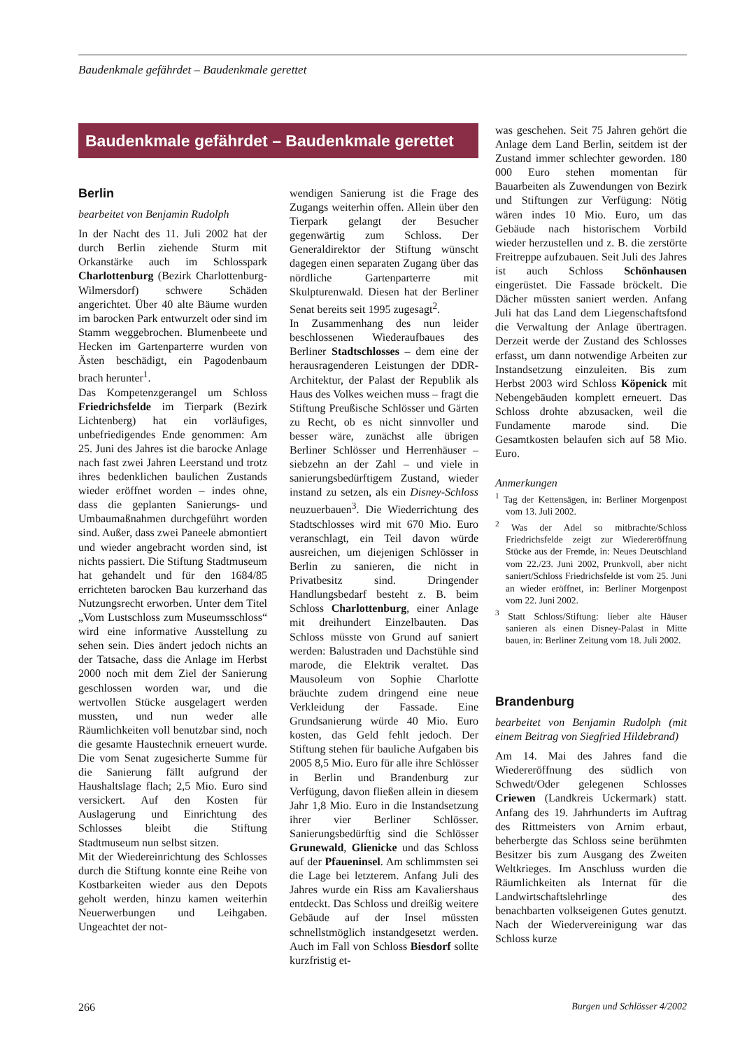Baudenkmale gefährdet – Baudenkmale gerettet
Baudenkmale gefährdet – Baudenkmale gerettet
Berlin
bearbeitet von Benjamin Rudolph
In der Nacht des 11. Juli 2002 hat der durch Berlin ziehende Sturm mit Orkanstärke auch im Schlosspark Charlottenburg (Bezirk Charlottenburg-Wilmersdorf) schwere Schäden angerichtet. Über 40 alte Bäume wurden im barocken Park entwurzelt oder sind im Stamm weggebrochen. Blumenbeete und Hecken im Gartenparterre wurden von Ästen beschädigt, ein Pagodenbaum brach herunter<sup>1</sup>.
Das Kompetenzgerangel um Schloss Friedrichsfelde im Tierpark (Bezirk Lichtenberg) hat ein vorläufiges, unbefriedigendes Ende genommen: Am 25. Juni des Jahres ist die barocke Anlage nach fast zwei Jahren Leerstand und trotz ihres bedenklichen baulichen Zustands wieder eröffnet worden – indes ohne, dass die geplanten Sanierungs- und Umbaumaßnahmen durchgeführt worden sind. Außer, dass zwei Paneele abmontiert und wieder angebracht worden sind, ist nichts passiert. Die Stiftung Stadtmuseum hat gehandelt und für den 1684/85 errichteten barocken Bau kurzerhand das Nutzungsrecht erworben. Unter dem Titel „Vom Lustschloss zum Museumsschloss“ wird eine informative Ausstellung zu sehen sein. Dies ändert jedoch nichts an der Tatsache, dass die Anlage im Herbst 2000 noch mit dem Ziel der Sanierung geschlossen worden war, und die wertvollen Stücke ausgelagert werden mussten, und nun weder alle Räumlichkeiten voll benutzbar sind, noch die gesamte Haustechnik erneuert wurde. Die vom Senat zugesicherte Summe für die Sanierung fällt aufgrund der Haushaltslage flach; 2,5 Mio. Euro sind versickert. Auf den Kosten für Auslagerung und Einrichtung des Schlosses bleibt die Stiftung Stadtmuseum nun selbst sitzen.
Mit der Wiedereinrichtung des Schlosses durch die Stiftung konnte eine Reihe von Kostbarkeiten wieder aus den Depots geholt werden, hinzu kamen weiterhin Neuerwerbungen und Leihgaben. Ungeachtet der not-
wendigen Sanierung ist die Frage des Zugangs weiterhin offen. Allein über den Tierpark gelangt der Besucher gegenwärtig zum Schloss. Der Generaldirektor der Stiftung wünscht dagegen einen separaten Zugang über das nördliche Gartenparterre mit Skulpturenwald. Diesen hat der Berliner Senat bereits seit 1995 zugesagt<sup>2</sup>.
In Zusammenhang des nun leider beschlossenen Wiederaufbaues des Berliner Stadtschlosses – dem eine der herausragenderen Leistungen der DDR-Architektur, der Palast der Republik als Haus des Volkes weichen muss – fragt die Stiftung Preußische Schlösser und Gärten zu Recht, ob es nicht sinnvoller und besser wäre, zunächst alle übrigen Berliner Schlösser und Herrenhäuser – siebzehn an der Zahl – und viele in sanierungsbedürftigem Zustand, wieder instand zu setzen, als ein Disney-Schloss neuzuerbauen<sup>3</sup>. Die Wiederrichtung des Stadtschlosses wird mit 670 Mio. Euro veranschlagt, ein Teil davon würde ausreichen, um diejenigen Schlösser in Berlin zu sanieren, die nicht in Privatbesitz sind. Dringender Handlungsbedarf besteht z. B. beim Schloss Charlottenburg, einer Anlage mit dreihundert Einzelbauten. Das Schloss müsste von Grund auf saniert werden: Balustraden und Dachstühle sind marode, die Elektrik veraltet. Das Mausoleum von Sophie Charlotte bräuchte zudem dringend eine neue Verkleidung der Fassade. Eine Grundsanierung würde 40 Mio. Euro kosten, das Geld fehlt jedoch. Der Stiftung stehen für bauliche Aufgaben bis 2005 8,5 Mio. Euro für alle ihre Schlösser in Berlin und Brandenburg zur Verfügung, davon fließen allein in diesem Jahr 1,8 Mio. Euro in die Instandsetzung ihrer vier Berliner Schlösser. Sanierungsbedürftig sind die Schlösser Grunewald, Glienicke und das Schloss auf der Pfaueninsel. Am schlimmsten sei die Lage bei letzterem. Anfang Juli des Jahres wurde ein Riss am Kavaliershaus entdeckt. Das Schloss und dreißig weitere Gebäude auf der Insel müssten schnellstmöglich instandgesetzt werden. Auch im Fall von Schloss Biesdorf sollte kurzfristig et-
was geschehen. Seit 75 Jahren gehört die Anlage dem Land Berlin, seitdem ist der Zustand immer schlechter geworden. 180 000 Euro stehen momentan für Bauarbeiten als Zuwendungen von Bezirk und Stiftungen zur Verfügung: Nötig wären indes 10 Mio. Euro, um das Gebäude nach historischem Vorbild wieder herzustellen und z. B. die zerstörte Freitreppe aufzubauen. Seit Juli des Jahres ist auch Schloss Schönhausen eingerüstet. Die Fassade bröckelt. Die Dächer müssten saniert werden. Anfang Juli hat das Land dem Liegenschaftsfond die Verwaltung der Anlage übertragen. Derzeit werde der Zustand des Schlosses erfasst, um dann notwendige Arbeiten zur Instandsetzung einzuleiten. Bis zum Herbst 2003 wird Schloss Köpenick mit Nebengebäuden komplett erneuert. Das Schloss drohte abzusacken, weil die Fundamente marode sind. Die Gesamtkosten belaufen sich auf 58 Mio. Euro.
Anmerkungen
<sup>1</sup> Tag der Kettensägen, in: Berliner Morgenpost vom 13. Juli 2002.
<sup>2</sup> Was der Adel so mitbrachte/Schloss Friedrichsfelde zeigt zur Wiedereröffnung Stücke aus der Fremde, in: Neues Deutschland vom 22./23. Juni 2002, Prunkvoll, aber nicht saniert/Schloss Friedrichsfelde ist vom 25. Juni an wieder eröffnet, in: Berliner Morgenpost vom 22. Juni 2002.
<sup>3</sup> Statt Schloss/Stiftung: lieber alte Häuser sanieren als einen Disney-Palast in Mitte bauen, in: Berliner Zeitung vom 18. Juli 2002.
Brandenburg
bearbeitet von Benjamin Rudolph (mit einem Beitrag von Siegfried Hildebrand)
Am 14. Mai des Jahres fand die Wiedereröffnung des südlich von Schwedt/Oder gelegenen Schlosses Criewen (Landkreis Uckermark) statt. Anfang des 19. Jahrhunderts im Auftrag des Rittmeisters von Arnim erbaut, beherbergte das Schloss seine berühmten Besitzer bis zum Ausgang des Zweiten Weltkrieges. Im Anschluss wurden die Räumlichkeiten als Internat für die Landwirtschaftslehrlinge des benachbarten volkseigenen Gutes genutzt. Nach der Wiedervereinigung war das Schloss kurze
266 Burgen und Schlösser 4/2002